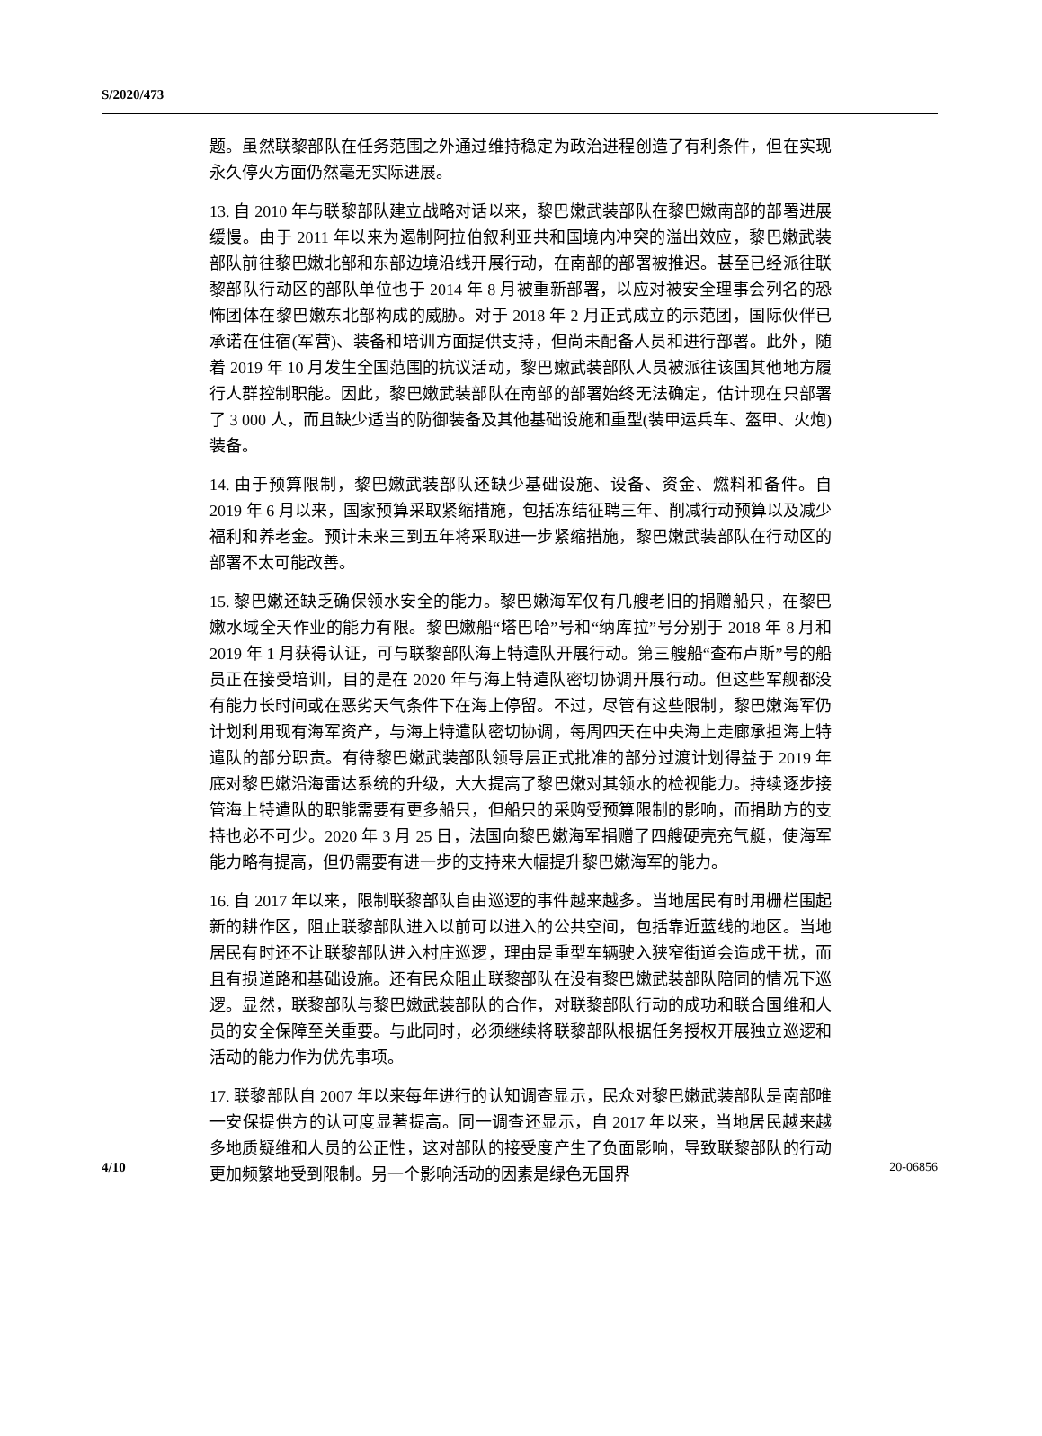S/2020/473
题。虽然联黎部队在任务范围之外通过维持稳定为政治进程创造了有利条件，但在实现永久停火方面仍然毫无实际进展。
13. 自 2010 年与联黎部队建立战略对话以来，黎巴嫩武装部队在黎巴嫩南部的部署进展缓慢。由于 2011 年以来为遏制阿拉伯叙利亚共和国境内冲突的溢出效应，黎巴嫩武装部队前往黎巴嫩北部和东部边境沿线开展行动，在南部的部署被推迟。甚至已经派往联黎部队行动区的部队单位也于 2014 年 8 月被重新部署，以应对被安全理事会列名的恐怖团体在黎巴嫩东北部构成的威胁。对于 2018 年 2 月正式成立的示范团，国际伙伴已承诺在住宿(军营)、装备和培训方面提供支持，但尚未配备人员和进行部署。此外，随着 2019 年 10 月发生全国范围的抗议活动，黎巴嫩武装部队人员被派往该国其他地方履行人群控制职能。因此，黎巴嫩武装部队在南部的部署始终无法确定，估计现在只部署了 3 000 人，而且缺少适当的防御装备及其他基础设施和重型(装甲运兵车、盔甲、火炮)装备。
14. 由于预算限制，黎巴嫩武装部队还缺少基础设施、设备、资金、燃料和备件。自 2019 年 6 月以来，国家预算采取紧缩措施，包括冻结征聘三年、削减行动预算以及减少福利和养老金。预计未来三到五年将采取进一步紧缩措施，黎巴嫩武装部队在行动区的部署不太可能改善。
15. 黎巴嫩还缺乏确保领水安全的能力。黎巴嫩海军仅有几艘老旧的捐赠船只，在黎巴嫩水域全天作业的能力有限。黎巴嫩船“塔巴哈”号和“纳库拉”号分别于 2018 年 8 月和 2019 年 1 月获得认证，可与联黎部队海上特遣队开展行动。第三艘船“查布卢斯”号的船员正在接受培训，目的是在 2020 年与海上特遣队密切协调开展行动。但这些军舰都没有能力长时间或在恶劣天气条件下在海上停留。不过，尽管有这些限制，黎巴嫩海军仍计划利用现有海军资产，与海上特遣队密切协调，每周四天在中央海上走廊承担海上特遣队的部分职责。有待黎巴嫩武装部队领导层正式批准的部分过渡计划得益于 2019 年底对黎巴嫩沿海雷达系统的升级，大大提高了黎巴嫩对其领水的检视能力。持续逐步接管海上特遣队的职能需要有更多船只，但船只的采购受预算限制的影响，而捐助方的支持也必不可少。2020 年 3 月 25 日，法国向黎巴嫩海军捐赠了四艘硬壳充气艇，使海军能力略有提高，但仍需要有进一步的支持来大幅提升黎巴嫩海军的能力。
16. 自 2017 年以来，限制联黎部队自由巡逻的事件越来越多。当地居民有时用栅栏围起新的耕作区，阻止联黎部队进入以前可以进入的公共空间，包括靠近蓝线的地区。当地居民有时还不让联黎部队进入村庄巡逻，理由是重型车辆驶入狭窄街道会造成干扰，而且有损道路和基础设施。还有民众阻止联黎部队在没有黎巴嫩武装部队陪同的情况下巡逻。显然，联黎部队与黎巴嫩武装部队的合作，对联黎部队行动的成功和联合国维和人员的安全保障至关重要。与此同时，必须继续将联黎部队根据任务授权开展独立巡逻和活动的能力作为优先事项。
17. 联黎部队自 2007 年以来每年进行的认知调查显示，民众对黎巴嫩武装部队是南部唯一安保提供方的认可度显著提高。同一调查还显示，自 2017 年以来，当地居民越来越多地质疑维和人员的公正性，这对部队的接受度产生了负面影响，导致联黎部队的行动更加频繁地受到限制。另一个影响活动的因素是绿色无国界
4/10 20-06856